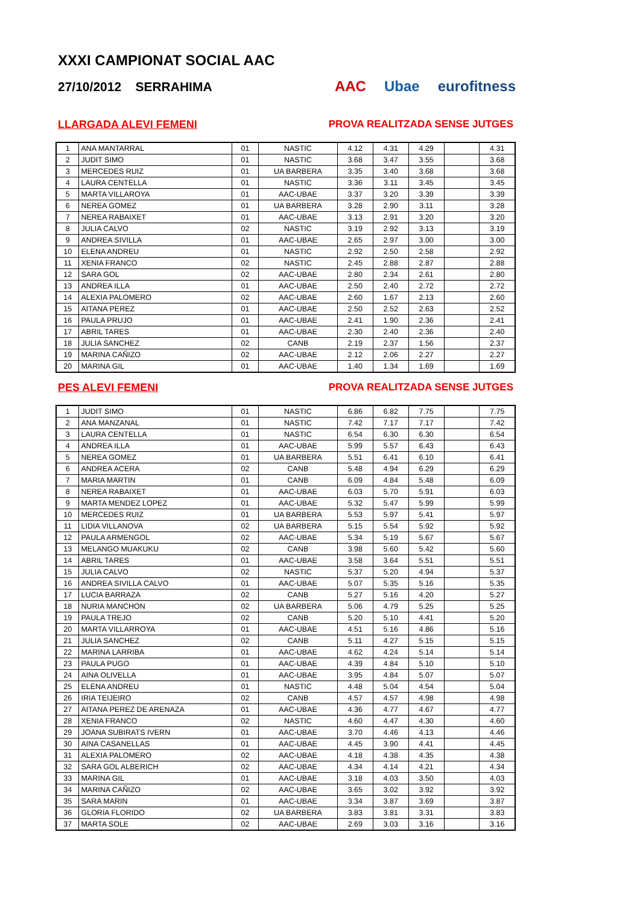XXXI CAMPIONAT SOCIAL AAC
27/10/2012 SERRAHIMA
AAC Ubae eurofitness
LLARGADA ALEVI FEMENI PROVA REALITZADA SENSE JUTGES
| 1 | ANA MANTARRAL | 01 | NASTIC | 4.12 | 4.31 | 4.29 | | 4.31 |
| 2 | JUDIT SIMO | 01 | NASTIC | 3.68 | 3.47 | 3.55 | | 3.68 |
| 3 | MERCEDES RUIZ | 01 | UA BARBERA | 3.35 | 3.40 | 3.68 | | 3.68 |
| 4 | LAURA CENTELLA | 01 | NASTIC | 3.36 | 3.11 | 3.45 | | 3.45 |
| 5 | MARTA VILLAROYA | 01 | AAC-UBAE | 3.37 | 3.20 | 3.39 | | 3.39 |
| 6 | NEREA GOMEZ | 01 | UA BARBERA | 3.28 | 2.90 | 3.11 | | 3.28 |
| 7 | NEREA RABAIXET | 01 | AAC-UBAE | 3.13 | 2.91 | 3.20 | | 3.20 |
| 8 | JULIA CALVO | 02 | NASTIC | 3.19 | 2.92 | 3.13 | | 3.19 |
| 9 | ANDREA SIVILLA | 01 | AAC-UBAE | 2.65 | 2.97 | 3.00 | | 3.00 |
| 10 | ELENA ANDREU | 01 | NASTIC | 2.92 | 2.50 | 2.58 | | 2.92 |
| 11 | XENIA FRANCO | 02 | NASTIC | 2.45 | 2.88 | 2.87 | | 2.88 |
| 12 | SARA GOL | 02 | AAC-UBAE | 2.80 | 2.34 | 2.61 | | 2.80 |
| 13 | ANDREA ILLA | 01 | AAC-UBAE | 2.50 | 2.40 | 2.72 | | 2.72 |
| 14 | ALEXIA PALOMERO | 02 | AAC-UBAE | 2.60 | 1.67 | 2.13 | | 2.60 |
| 15 | AITANA PEREZ | 01 | AAC-UBAE | 2.50 | 2.52 | 2.63 | | 2.52 |
| 16 | PAULA PRUJO | 01 | AAC-UBAE | 2.41 | 1.90 | 2.36 | | 2.41 |
| 17 | ABRIL TARES | 01 | AAC-UBAE | 2.30 | 2.40 | 2.36 | | 2.40 |
| 18 | JULIA SANCHEZ | 02 | CANB | 2.19 | 2.37 | 1.56 | | 2.37 |
| 19 | MARINA CAÑIZO | 02 | AAC-UBAE | 2.12 | 2.06 | 2.27 | | 2.27 |
| 20 | MARINA GIL | 01 | AAC-UBAE | 1.40 | 1.34 | 1.69 | | 1.69 |
PES ALEVI FEMENI PROVA REALITZADA SENSE JUTGES
| 1 | JUDIT SIMO | 01 | NASTIC | 6.86 | 6.82 | 7.75 | | 7.75 |
| 2 | ANA MANZANAL | 01 | NASTIC | 7.42 | 7.17 | 7.17 | | 7.42 |
| 3 | LAURA CENTELLA | 01 | NASTIC | 6.54 | 6.30 | 6.30 | | 6.54 |
| 4 | ANDREA ILLA | 01 | AAC-UBAE | 5.99 | 5.57 | 6.43 | | 6.43 |
| 5 | NEREA GOMEZ | 01 | UA BARBERA | 5.51 | 6.41 | 6.10 | | 6.41 |
| 6 | ANDREA ACERA | 02 | CANB | 5.48 | 4.94 | 6.29 | | 6.29 |
| 7 | MARIA MARTIN | 01 | CANB | 6.09 | 4.84 | 5.48 | | 6.09 |
| 8 | NEREA RABAIXET | 01 | AAC-UBAE | 6.03 | 5.70 | 5.91 | | 6.03 |
| 9 | MARTA MENDEZ LOPEZ | 01 | AAC-UBAE | 5.32 | 5.47 | 5.99 | | 5.99 |
| 10 | MERCEDES RUIZ | 01 | UA BARBERA | 5.53 | 5.97 | 5.41 | | 5.97 |
| 11 | LIDIA VILLANOVA | 02 | UA BARBERA | 5.15 | 5.54 | 5.92 | | 5.92 |
| 12 | PAULA ARMENGOL | 02 | AAC-UBAE | 5.34 | 5.19 | 5.67 | | 5.67 |
| 13 | MELANGO MUAKUKU | 02 | CANB | 3.98 | 5.60 | 5.42 | | 5.60 |
| 14 | ABRIL TARES | 01 | AAC-UBAE | 3.58 | 3.64 | 5.51 | | 5.51 |
| 15 | JULIA CALVO | 02 | NASTIC | 5.37 | 5.20 | 4.94 | | 5.37 |
| 16 | ANDREA SIVILLA CALVO | 01 | AAC-UBAE | 5.07 | 5.35 | 5.16 | | 5.35 |
| 17 | LUCIA BARRAZA | 02 | CANB | 5.27 | 5.16 | 4.20 | | 5.27 |
| 18 | NURIA MANCHON | 02 | UA BARBERA | 5.06 | 4.79 | 5.25 | | 5.25 |
| 19 | PAULA TREJO | 02 | CANB | 5.20 | 5.10 | 4.41 | | 5.20 |
| 20 | MARTA VILLARROYA | 01 | AAC-UBAE | 4.51 | 5.16 | 4.86 | | 5.16 |
| 21 | JULIA SANCHEZ | 02 | CANB | 5.11 | 4.27 | 5.15 | | 5.15 |
| 22 | MARINA LARRIBA | 01 | AAC-UBAE | 4.62 | 4.24 | 5.14 | | 5.14 |
| 23 | PAULA PUGO | 01 | AAC-UBAE | 4.39 | 4.84 | 5.10 | | 5.10 |
| 24 | AINA OLIVELLA | 01 | AAC-UBAE | 3.95 | 4.84 | 5.07 | | 5.07 |
| 25 | ELENA ANDREU | 01 | NASTIC | 4.48 | 5.04 | 4.54 | | 5.04 |
| 26 | IRIA TEIJEIRO | 02 | CANB | 4.57 | 4.57 | 4.98 | | 4.98 |
| 27 | AITANA PEREZ DE ARENAZA | 01 | AAC-UBAE | 4.36 | 4.77 | 4.67 | | 4.77 |
| 28 | XENIA FRANCO | 02 | NASTIC | 4.60 | 4.47 | 4.30 | | 4.60 |
| 29 | JOANA SUBIRATS IVERN | 01 | AAC-UBAE | 3.70 | 4.46 | 4.13 | | 4.46 |
| 30 | AINA CASANELLAS | 01 | AAC-UBAE | 4.45 | 3.90 | 4.41 | | 4.45 |
| 31 | ALEXIA PALOMERO | 02 | AAC-UBAE | 4.18 | 4.38 | 4.35 | | 4.38 |
| 32 | SARA GOL ALBERICH | 02 | AAC-UBAE | 4.34 | 4.14 | 4.21 | | 4.34 |
| 33 | MARINA GIL | 01 | AAC-UBAE | 3.18 | 4.03 | 3.50 | | 4.03 |
| 34 | MARINA CAÑIZO | 02 | AAC-UBAE | 3.65 | 3.02 | 3.92 | | 3.92 |
| 35 | SARA MARIN | 01 | AAC-UBAE | 3.34 | 3.87 | 3.69 | | 3.87 |
| 36 | GLORIA FLORIDO | 02 | UA BARBERA | 3.83 | 3.81 | 3.31 | | 3.83 |
| 37 | MARTA SOLE | 02 | AAC-UBAE | 2.69 | 3.03 | 3.16 | | 3.16 |